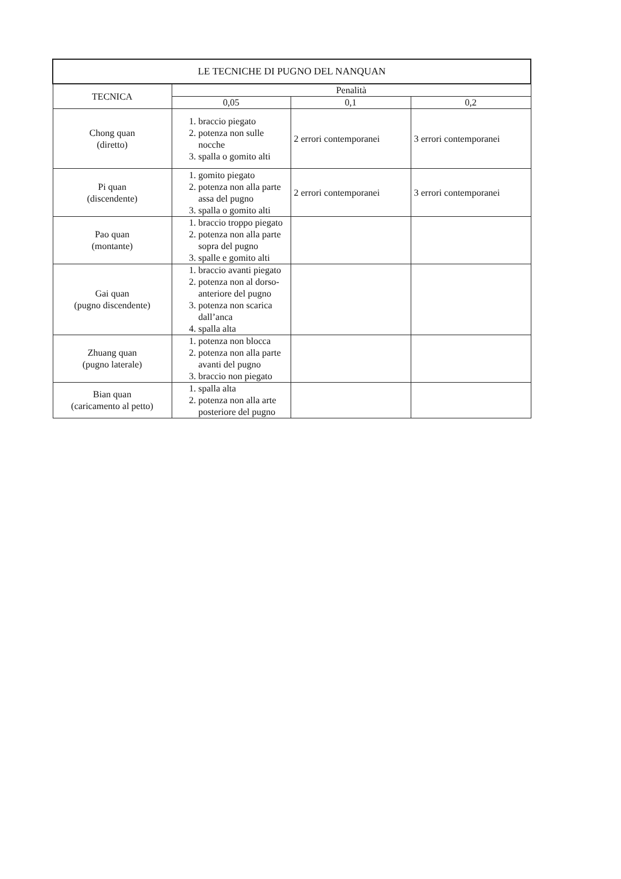| LE TECNICHE DI PUGNO DEL NANQUAN | | | |
| --- | --- | --- | --- |
| TECNICA | Penalità | | |
| | 0,05 | 0,1 | 0,2 |
| Chong quan (diretto) | 1. braccio piegato 2. potenza non sulle nocche 3. spalla o gomito alti | 2 errori contemporanei | 3 errori contemporanei |
| Pi quan (discendente) | 1. gomito piegato 2. potenza non alla parte assa del pugno 3. spalla o gomito alti | 2 errori contemporanei | 3 errori contemporanei |
| Pao quan (montante) | 1. braccio troppo piegato 2. potenza non alla parte sopra del pugno 3. spalle e gomito alti | | |
| Gai quan (pugno discendente) | 1. braccio avanti piegato 2. potenza non al dorso-anteriore del pugno 3. potenza non scarica dall’anca 4. spalla alta | | |
| Zhuang quan (pugno laterale) | 1. potenza non blocca 2. potenza non alla parte avanti del pugno 3. braccio non piegato | | |
| Bian quan (caricamento al petto) | 1. spalla alta 2. potenza non alla arte posteriore del pugno | | |